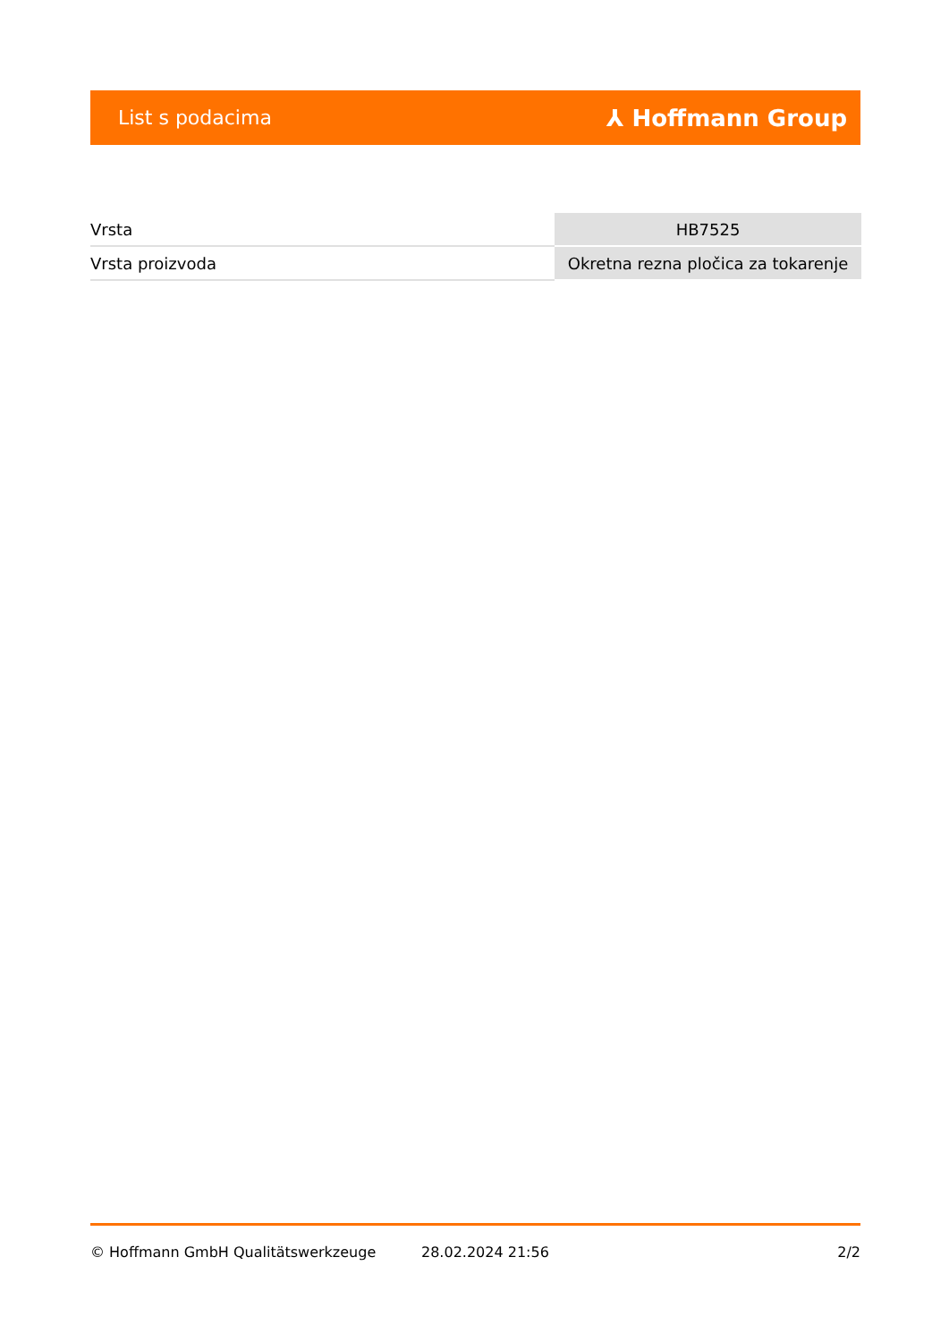List s podacima ⅄ Hoffmann Group
| Vrsta | HB7525 |
| Vrsta proizvoda | Okretna rezna pločica za tokarenje |
© Hoffmann GmbH Qualitätswerkzeuge 28.02.2024 21:56 2/2